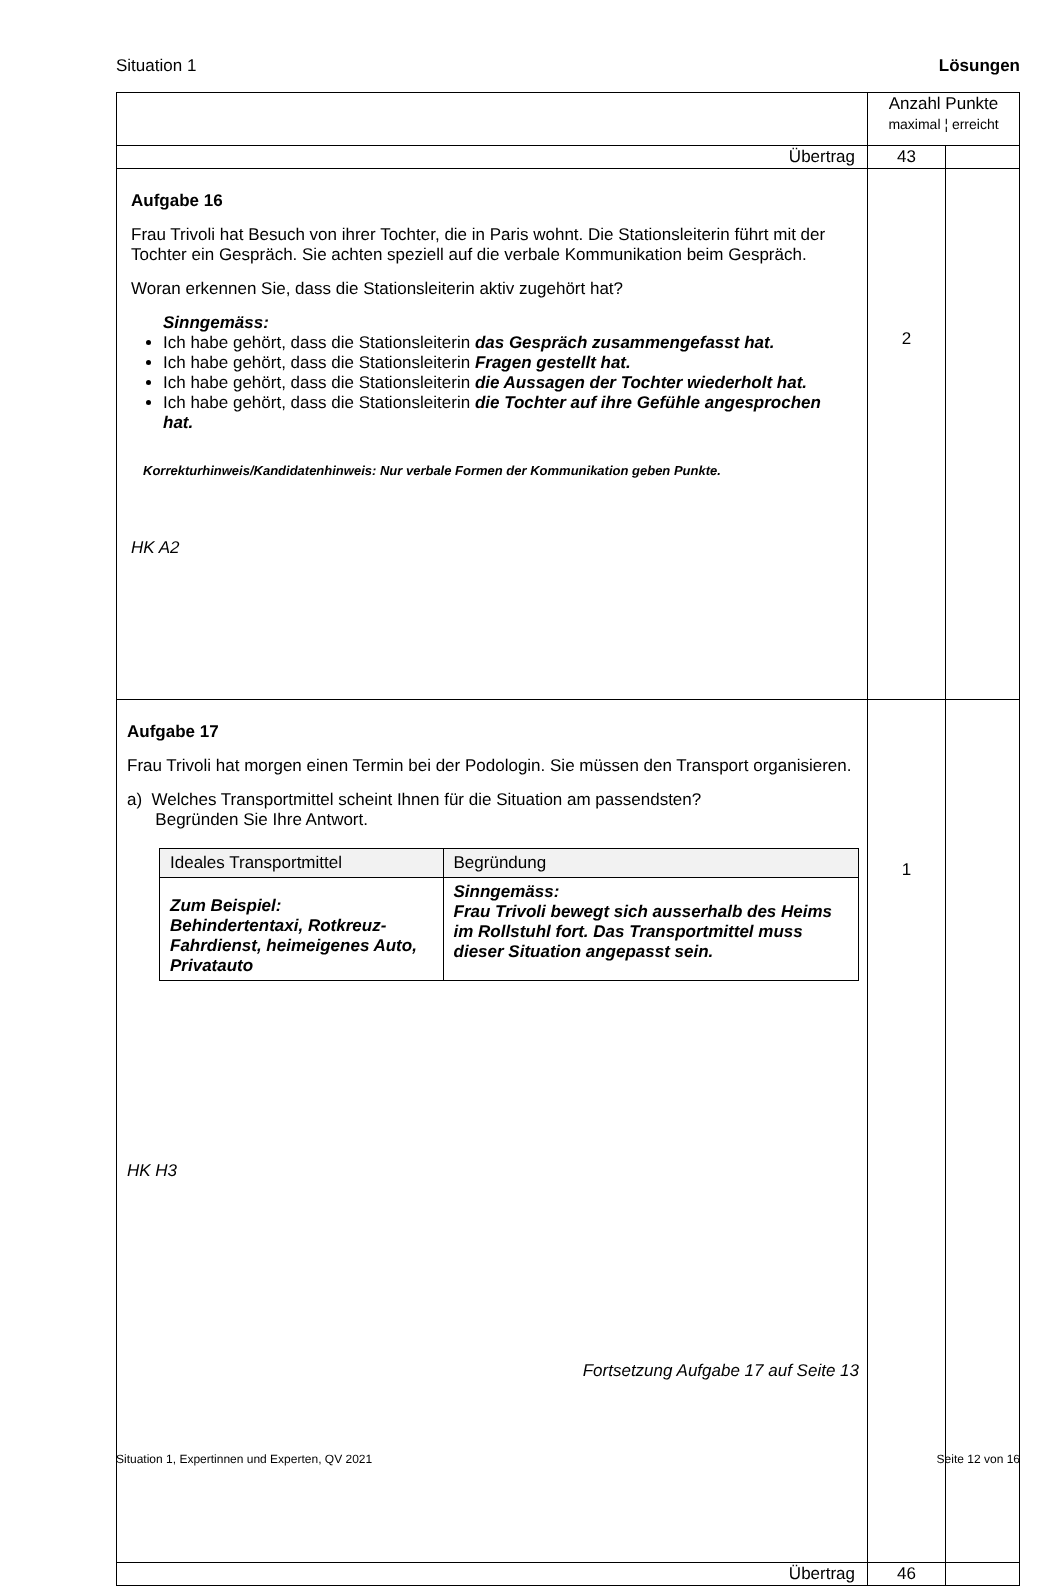Situation 1 Lösungen
| | Anzahl Punkte maximal ¦ erreicht | |
| Übertrag | 43 | |
| Aufgabe 16 Frau Trivoli hat Besuch von ihrer Tochter, die in Paris wohnt. Die Stationsleiterin führt mit der Tochter ein Gespräch. Sie achten speziell auf die verbale Kommunikation beim Gespräch. Woran erkennen Sie, dass die Stationsleiterin aktiv zugehört hat? Sinngemäss: Ich habe gehört, dass die Stationsleiterin das Gespräch zusammengefasst hat. Ich habe gehört, dass die Stationsleiterin Fragen gestellt hat. Ich habe gehört, dass die Stationsleiterin die Aussagen der Tochter wiederholt hat. Ich habe gehört, dass die Stationsleiterin die Tochter auf ihre Gefühle angesprochen hat. Korrekturhinweis/Kandidatenhinweis: Nur verbale Formen der Kommunikation geben Punkte. HK A2 | 2 | |
| Aufgabe 17 Frau Trivoli hat morgen einen Termin bei der Podologin. Sie müssen den Transport organisieren. a) Welches Transportmittel scheint Ihnen für die Situation am passendsten? Begründen Sie Ihre Antwort. / Ideales Transportmittel / Begründung / / --- / --- / / Zum Beispiel: Behindertentaxi, Rotkreuz-Fahrdienst, heimeigenes Auto, Privatauto / Sinngemäss: Frau Trivoli bewegt sich ausserhalb des Heims im Rollstuhl fort. Das Transportmittel muss dieser Situation angepasst sein. / HK H3 Fortsetzung Aufgabe 17 auf Seite 13 | 1 | |
| Übertrag | 46 | |
Situation 1, Expertinnen und Experten, QV 2021 Seite 12 von 16